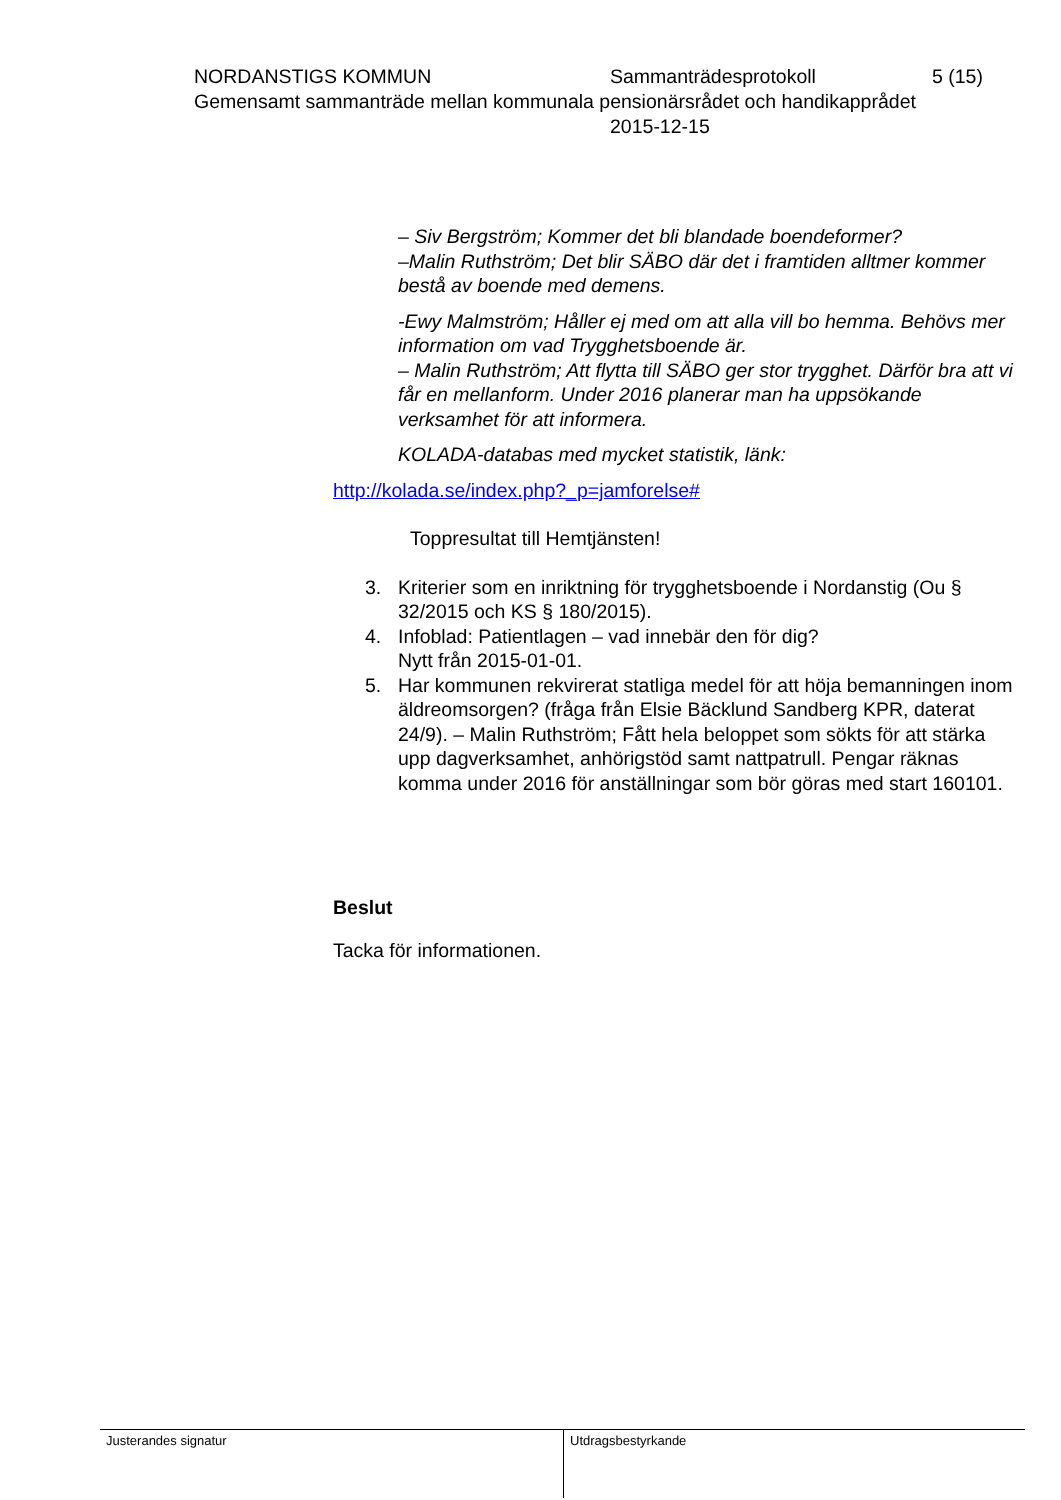NORDANSTIGS KOMMUN Sammanträdesprotokoll 5 (15)
Gemensamt sammanträde mellan kommunala pensionärsrådet och handikapprådet
2015-12-15
– Siv Bergström; Kommer det bli blandade boendeformer?
–Malin Ruthström; Det blir SÄBO där det i framtiden alltmer kommer bestå av boende med demens.
-Ewy Malmström; Håller ej med om att alla vill bo hemma. Behövs mer information om vad Trygghetsboende är.
– Malin Ruthström; Att flytta till SÄBO ger stor trygghet. Därför bra att vi får en mellanform. Under 2016 planerar man ha uppsökande verksamhet för att informera.
KOLADA-databas med mycket statistik, länk:
http://kolada.se/index.php?_p=jamforelse#
Toppresultat till Hemtjänsten!
3. Kriterier som en inriktning för trygghetsboende i Nordanstig (Ou § 32/2015 och KS § 180/2015).
4. Infoblad: Patientlagen – vad innebär den för dig?
Nytt från 2015-01-01.
5. Har kommunen rekvirerat statliga medel för att höja bemanningen inom äldreomsorgen? (fråga från Elsie Bäcklund Sandberg KPR, daterat 24/9). – Malin Ruthström; Fått hela beloppet som sökts för att stärka upp dagverksamhet, anhörigstöd samt nattpatrull. Pengar räknas komma under 2016 för anställningar som bör göras med start 160101.
Beslut
Tacka för informationen.
Justerandes signatur Utdragsbestyrkande